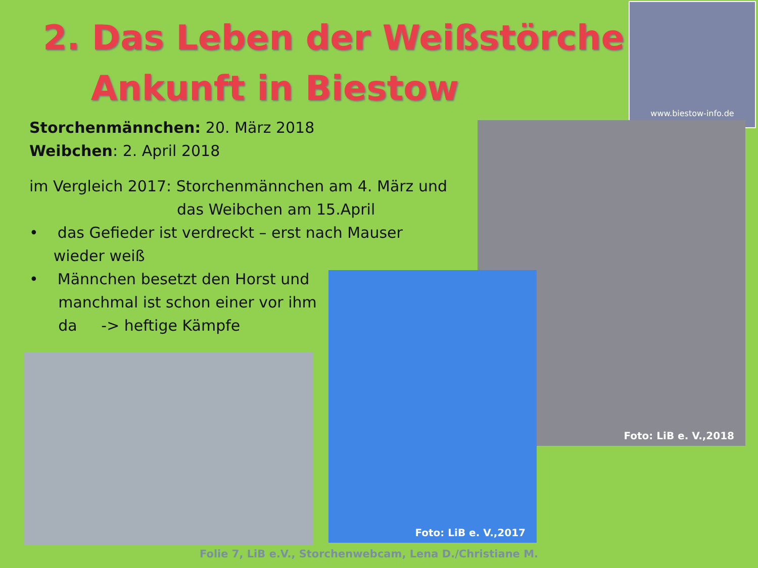2. Das Leben der Weißstörche
Ankunft in Biestow
www.biestow-info.de
Storchenmännchen: 20. März 2018
Weibchen: 2. April 2018
im Vergleich 2017: Storchenmännchen am 4. März und
das Weibchen am 15.April
• das Gefieder ist verdreckt – erst nach Mauser
wieder weiß
• Männchen besetzt den Horst und
manchmal ist schon einer vor ihm
da -> heftige Kämpfe
Foto: LiB e. V.,2018
Foto: LiB e. V.,2017
Folie 7, LiB e.V., Storchenwebcam, Lena D./Christiane M.